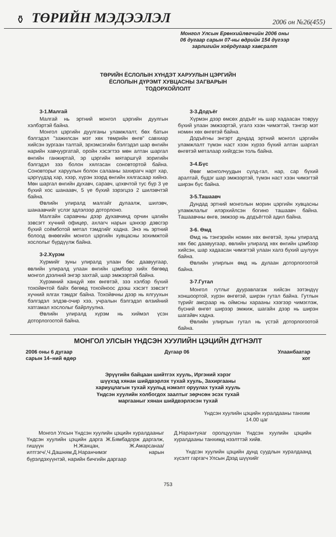⚱ ТӨРИЙН МЭДЭЭЛЭЛ 2006 он №26(455)
Монгол Улсын Ерөнхийлөгчийн 2006 оны
06 дугаар сарын 07-ны өдрийн 154 дүгээр
зарлигийн хоёрдугаар хавсралт
ТӨРИЙН ЁСЛОЛЫН ХҮНДЭТ ХАРУУЛЫН ЦЭРГИЙН
ЁСЛОЛЫН ДҮРЭМТ ХУВЦАСНЫ ЗАГВАРЫН
ТОДОРХОЙЛОЛТ
3-1.Малгай
Малгай нь эртний монгол цэргийн дуулгын хэлбэртэй байна.
Монгол цэргийн дуулганы уламжлалт, бөх батын бэлгэдэл "зажилсан мэт хөх төмрийн өнгө" савхиар хийсэн зургаан талтай, эрхэмсэгийн бэлгэдэл шар өнгийн нарийн хавчуургатай, оройн хэсэгтээ мөн алтан шаргал өнгийн ганжиртай, эр цэргийн мятаршгүй зоригийн бэлгэдэл зээ болон хялгасан соновтортой байна. Соновторыг харуулын болон салааны захирагч нарт хар, цэргүүдэд хар, хээр, хүрэн зээрд өнгийн хялгасаар хийнэ. Мөн шаргал өнгийн духавч, саравч, цохвчтой тус бүр 3 үе бүхий хос шанаавч, 5 үе бүхий зэрэгцээ 2 шилэвчтэй байна.
Өвлийн улиралд малгайг дулаалж, шилэвч, шанаавчийг үслэг эдлэлээр доторлоно.
Малгайн саравчны дээр духавчинд орчин цагийн зэвсэгт хүчний офицер, ахлагч нарын цэнхэр дэвсгэр бүхий соёмботой метал тэмдгийг хадна. Энэ нь эртний болоод өнөөгийн монгол цэргийн хувцасны зохимжтой хослолыг бүрдүүлж байна.
3-2.Хүрэм
Хүрмийг зуны улиралд улаан бөс даавуугаар, өвлийн улиралд улаан өнгийн цэмбээр хийх бөгөөд монгол дээлний энгэр захтай, шар эмжээртэй байна.
Хүрэмний ханцуй хөх өнгөтэй, зээ хэлбэр бүхий тохойвчтой байх бөгөөд тохойноос дээш хэсэгт зэвсэгт хүчний ялгах тэмдэг байна. Тохойвчны дээр нь ялгуухын бэлгэдэл элдэв-очир хээ, учралын бэлгэдэл өлзийний хатгамал хослолыг байрлуулна.
Өвлийн улиралд хүрэм нь хиймэл үсэн доторлогоотой байна.
3-3.Додъёг
Хүрмэн дээр өмсөх додъёг нь шар хадаасан товруу бүхий улаан эмжээртэй, угалз хээн чимэгтэй, тэнгэр мэт номин хөх өнгөтэй байна.
Додъёгны энгэрт дундад эртний монгол цэргийн уламжлалт түмэн наст хээн хүрээ бүхий алтан шаргал өнгөтэй металаар хийгдсэн толь байна.
3-4.Бүс
Өвөг монголчуудын сүлд-гал, нар, сар бүхий аралтай, бүдэг шар эмжээртэй, түмэн наст хээн чимэгтэй ширэн бүс байна.
3-5.Ташаавч
Дундад эртний монголын морин цэргийн хувцасны уламжлалыг илэрхийлсэн богино ташаавч байна. Ташаавчны өнгө, эмжээр нь додъёгтой адил байна.
3-6. Өмд
Өмд нь тэнгэрийн номин хөх өнгөтэй, зуны улиралд хөх бөс даавуугаар, өвлийн улиралд хөх өнгийн цэмбээр хийсэн, шар хадаасан чимэгтэй улаан халз бүхий шулуун байна.
Өвлийн улирлын өмд нь дулаан доторлогоотой байна.
3-7.Гутал
Монгол гутлыг дууравлагаж хийсэн ээтэндүү хоншоортой, хүрэн өнгөтэй, ширэн гутал байна. Гутлын түрийг амсраар нь оймсны харааны хээгээр чимэглэж, бүсний өнгөт ширээр эмжиж, шагайн дээр нь ширэн шагайвч хадна.
Өвлийн улирлын гутал нь үстэй доторлогоотой байна.
МОНГОЛ УЛСЫН ҮНДСЭН ХУУЛИЙН ЦЭЦИЙН ДҮГНЭЛТ
2006 оны 6 дугаар
сарын 14–ний өдөр Дугаар 06 Улаанбаатар
хот
Эрүүгийн байцаан шийтгэх хууль, Иргэний хэрэг
шүүхэд хянан шийдвэрлэх тухай хууль, Захиргааны
хариуцлагын тухай хуульд нэмэлт оруулах тухай хууль
Үндсэн хуулийн холбогдох заалтыг зөрчсөн эсэх тухай
маргааныг хянан шийдвэрлэсэн тухай
Үндсэн хуулийн цэцийн хуралдааны танхим
14.00 цаг
Монгол Улсын Үндсэн хуулийн цэцийн хуралдааныг Үндсэн хуулийн цэцийн дарга Ж.Бямбадорж даргалж, гишүүн Н.Жанцан, Ж.Амарсанаа/илтгэгч/,Ч.Дашням,Д.Наранчимэг нарын бүрэлдэхүүнтэй, нарийн бичгийн даргаар
Д.Нарантуяаг оролцуулан Үндсэн хуулийн цэцийн хуралдааны танхимд нээлттэй хийв.
Үндсэн хуулийн цэцийн дунд суудлын хуралдаанд хүсэлт гаргагч Улсын Дээд шүүхийг
753